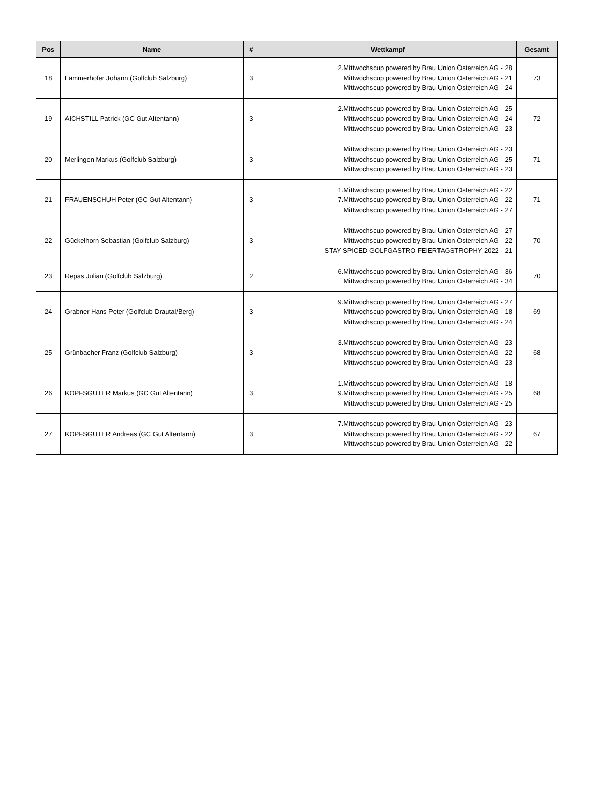| Pos | Name | # | Wettkampf | Gesamt |
| --- | --- | --- | --- | --- |
| 18 | Lämmerhofer Johann (Golfclub Salzburg) | 3 | 2.Mittwochscup powered by Brau Union Österreich AG - 28 Mittwochscup powered by Brau Union Österreich AG - 21 Mittwochscup powered by Brau Union Österreich AG - 24 | 73 |
| 19 | AICHSTILL Patrick (GC Gut Altentann) | 3 | 2.Mittwochscup powered by Brau Union Österreich AG - 25 Mittwochscup powered by Brau Union Österreich AG - 24 Mittwochscup powered by Brau Union Österreich AG - 23 | 72 |
| 20 | Merlingen Markus (Golfclub Salzburg) | 3 | Mittwochscup powered by Brau Union Österreich AG - 23 Mittwochscup powered by Brau Union Österreich AG - 25 Mittwochscup powered by Brau Union Österreich AG - 23 | 71 |
| 21 | FRAUENSCHUH Peter (GC Gut Altentann) | 3 | 1.Mittwochscup powered by Brau Union Österreich AG - 22 7.Mittwochscup powered by Brau Union Österreich AG - 22 Mittwochscup powered by Brau Union Österreich AG - 27 | 71 |
| 22 | Gückelhorn Sebastian (Golfclub Salzburg) | 3 | Mittwochscup powered by Brau Union Österreich AG - 27 Mittwochscup powered by Brau Union Österreich AG - 22 STAY SPICED GOLFGASTRO FEIERTAGSTROPHY 2022 - 21 | 70 |
| 23 | Repas Julian (Golfclub Salzburg) | 2 | 6.Mittwochscup powered by Brau Union Österreich AG - 36 Mittwochscup powered by Brau Union Österreich AG - 34 | 70 |
| 24 | Grabner Hans Peter (Golfclub Drautal/Berg) | 3 | 9.Mittwochscup powered by Brau Union Österreich AG - 27 Mittwochscup powered by Brau Union Österreich AG - 18 Mittwochscup powered by Brau Union Österreich AG - 24 | 69 |
| 25 | Grünbacher Franz (Golfclub Salzburg) | 3 | 3.Mittwochscup powered by Brau Union Österreich AG - 23 Mittwochscup powered by Brau Union Österreich AG - 22 Mittwochscup powered by Brau Union Österreich AG - 23 | 68 |
| 26 | KOPFSGUTER Markus (GC Gut Altentann) | 3 | 1.Mittwochscup powered by Brau Union Österreich AG - 18 9.Mittwochscup powered by Brau Union Österreich AG - 25 Mittwochscup powered by Brau Union Österreich AG - 25 | 68 |
| 27 | KOPFSGUTER Andreas (GC Gut Altentann) | 3 | 7.Mittwochscup powered by Brau Union Österreich AG - 23 Mittwochscup powered by Brau Union Österreich AG - 22 Mittwochscup powered by Brau Union Österreich AG - 22 | 67 |